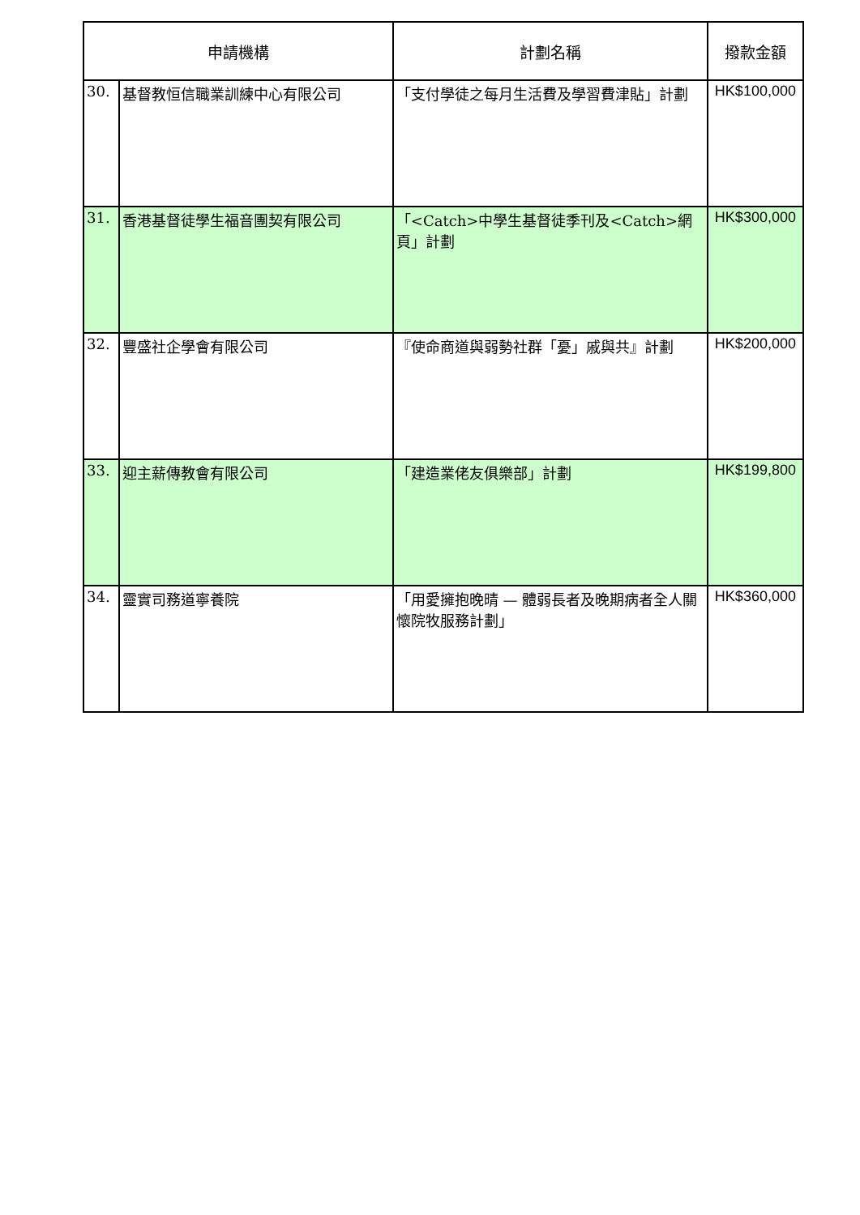| 申請機構 | | 計劃名稱 | 撥款金額 |
| --- | --- | --- | --- |
| 30. | 基督教恒信職業訓練中心有限公司 | 「支付學徒之每月生活費及學習費津貼」計劃 | HK$100,000 |
| 31. | 香港基督徒學生福音團契有限公司 | 「<Catch>中學生基督徒季刊及<Catch>網頁」計劃 | HK$300,000 |
| 32. | 豐盛社企學會有限公司 | 『使命商道與弱勢社群「憂」戚與共』計劃 | HK$200,000 |
| 33. | 迎主薪傳教會有限公司 | 「建造業佬友俱樂部」計劃 | HK$199,800 |
| 34. | 靈實司務道寧養院 | 「用愛擁抱晚晴 — 體弱長者及晚期病者全人關懷院牧服務計劃」 | HK$360,000 |